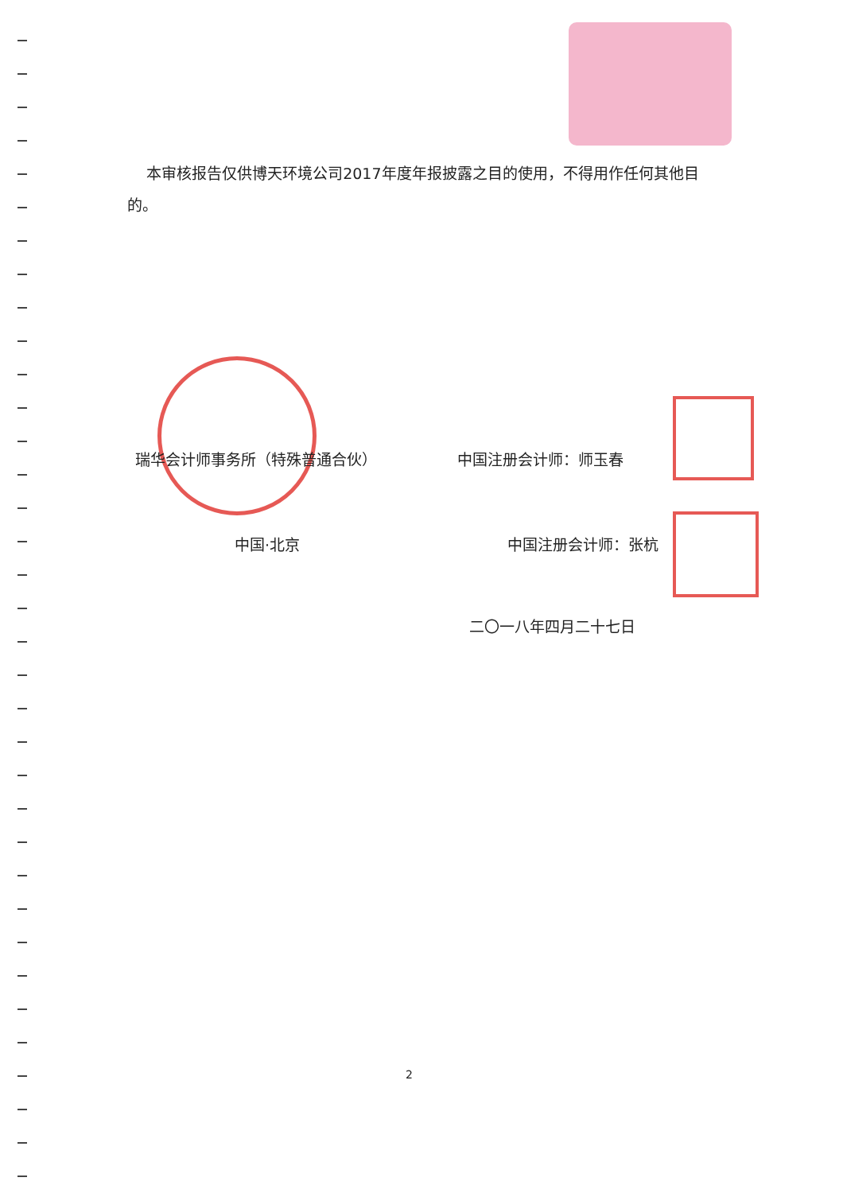本审核报告仅供博天环境公司2017年度年报披露之目的使用，不得用作任何其他目的。
瑞华会计师事务所（特殊普通合伙） 中国注册会计师：师玉春
中国·北京 中国注册会计师：张杭
二〇一八年四月二十七日
2